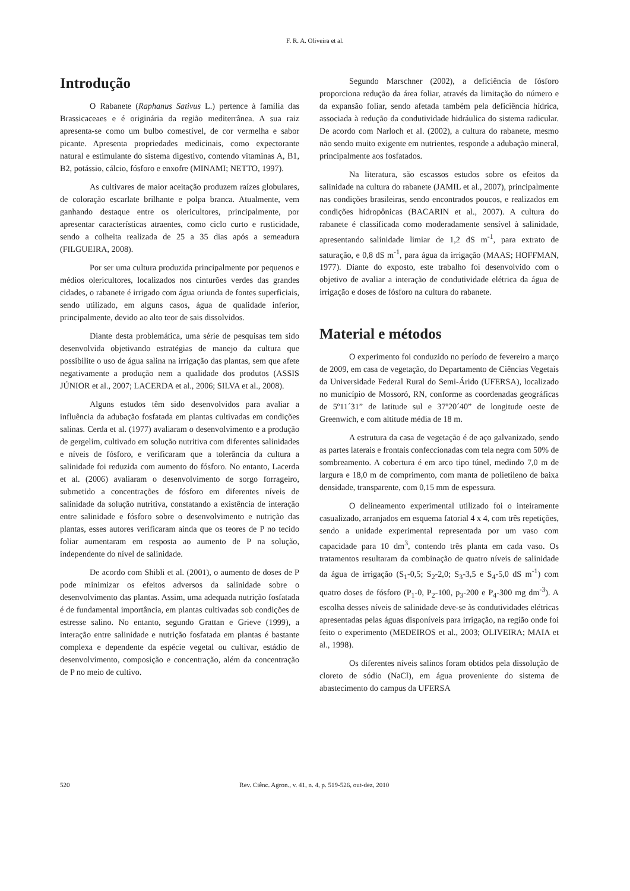F. R. A. Oliveira et al.
Introdução
O Rabanete (Raphanus Sativus L.) pertence à família das Brassicaceaes e é originária da região mediterrânea. A sua raiz apresenta-se como um bulbo comestível, de cor vermelha e sabor picante. Apresenta propriedades medicinais, como expectorante natural e estimulante do sistema digestivo, contendo vitaminas A, B1, B2, potássio, cálcio, fósforo e enxofre (MINAMI; NETTO, 1997).
As cultivares de maior aceitação produzem raízes globulares, de coloração escarlate brilhante e polpa branca. Atualmente, vem ganhando destaque entre os olericultores, principalmente, por apresentar características atraentes, como ciclo curto e rusticidade, sendo a colheita realizada de 25 a 35 dias após a semeadura (FILGUEIRA, 2008).
Por ser uma cultura produzida principalmente por pequenos e médios olericultores, localizados nos cinturões verdes das grandes cidades, o rabanete é irrigado com água oriunda de fontes superficiais, sendo utilizado, em alguns casos, água de qualidade inferior, principalmente, devido ao alto teor de sais dissolvidos.
Diante desta problemática, uma série de pesquisas tem sido desenvolvida objetivando estratégias de manejo da cultura que possibilite o uso de água salina na irrigação das plantas, sem que afete negativamente a produção nem a qualidade dos produtos (ASSIS JÚNIOR et al., 2007; LACERDA et al., 2006; SILVA et al., 2008).
Alguns estudos têm sido desenvolvidos para avaliar a influência da adubação fosfatada em plantas cultivadas em condições salinas. Cerda et al. (1977) avaliaram o desenvolvimento e a produção de gergelim, cultivado em solução nutritiva com diferentes salinidades e níveis de fósforo, e verificaram que a tolerância da cultura a salinidade foi reduzida com aumento do fósforo. No entanto, Lacerda et al. (2006) avaliaram o desenvolvimento de sorgo forrageiro, submetido a concentrações de fósforo em diferentes níveis de salinidade da solução nutritiva, constatando a existência de interação entre salinidade e fósforo sobre o desenvolvimento e nutrição das plantas, esses autores verificaram ainda que os teores de P no tecido foliar aumentaram em resposta ao aumento de P na solução, independente do nível de salinidade.
De acordo com Shibli et al. (2001), o aumento de doses de P pode minimizar os efeitos adversos da salinidade sobre o desenvolvimento das plantas. Assim, uma adequada nutrição fosfatada é de fundamental importância, em plantas cultivadas sob condições de estresse salino. No entanto, segundo Grattan e Grieve (1999), a interação entre salinidade e nutrição fosfatada em plantas é bastante complexa e dependente da espécie vegetal ou cultivar, estádio de desenvolvimento, composição e concentração, além da concentração de P no meio de cultivo.
Segundo Marschner (2002), a deficiência de fósforo proporciona redução da área foliar, através da limitação do número e da expansão foliar, sendo afetada também pela deficiência hídrica, associada à redução da condutividade hidráulica do sistema radicular. De acordo com Narloch et al. (2002), a cultura do rabanete, mesmo não sendo muito exigente em nutrientes, responde a adubação mineral, principalmente aos fosfatados.
Na literatura, são escassos estudos sobre os efeitos da salinidade na cultura do rabanete (JAMIL et al., 2007), principalmente nas condições brasileiras, sendo encontrados poucos, e realizados em condições hidropônicas (BACARIN et al., 2007). A cultura do rabanete é classificada como moderadamente sensível à salinidade, apresentando salinidade limiar de 1,2 dS m<sup>-1</sup>, para extrato de saturação, e 0,8 dS m<sup>-1</sup>, para água da irrigação (MAAS; HOFFMAN, 1977). Diante do exposto, este trabalho foi desenvolvido com o objetivo de avaliar a interação de condutividade elétrica da água de irrigação e doses de fósforo na cultura do rabanete.
Material e métodos
O experimento foi conduzido no período de fevereiro a março de 2009, em casa de vegetação, do Departamento de Ciências Vegetais da Universidade Federal Rural do Semi-Árido (UFERSA), localizado no município de Mossoró, RN, conforme as coordenadas geográficas de 5º11´31” de latitude sul e 37º20´40” de longitude oeste de Greenwich, e com altitude média de 18 m.
A estrutura da casa de vegetação é de aço galvanizado, sendo as partes laterais e frontais confeccionadas com tela negra com 50% de sombreamento. A cobertura é em arco tipo túnel, medindo 7,0 m de largura e 18,0 m de comprimento, com manta de polietileno de baixa densidade, transparente, com 0,15 mm de espessura.
O delineamento experimental utilizado foi o inteiramente casualizado, arranjados em esquema fatorial 4 x 4, com três repetições, sendo a unidade experimental representada por um vaso com capacidade para 10 dm<sup>3</sup>, contendo três planta em cada vaso. Os tratamentos resultaram da combinação de quatro níveis de salinidade da água de irrigação (S<sub>1</sub>-0,5; S<sub>2</sub>-2,0; S<sub>3</sub>-3,5 e S<sub>4</sub>-5,0 dS m<sup>-1</sup>) com quatro doses de fósforo (P<sub>1</sub>-0, P<sub>2</sub>-100, p<sub>3</sub>-200 e P<sub>4</sub>-300 mg dm<sup>-3</sup>). A escolha desses níveis de salinidade deve-se às condutividades elétricas apresentadas pelas águas disponíveis para irrigação, na região onde foi feito o experimento (MEDEIROS et al., 2003; OLIVEIRA; MAIA et al., 1998).
Os diferentes níveis salinos foram obtidos pela dissolução de cloreto de sódio (NaCl), em água proveniente do sistema de abastecimento do campus da UFERSA
520 Rev. Ciênc. Agron., v. 41, n. 4, p. 519-526, out-dez, 2010